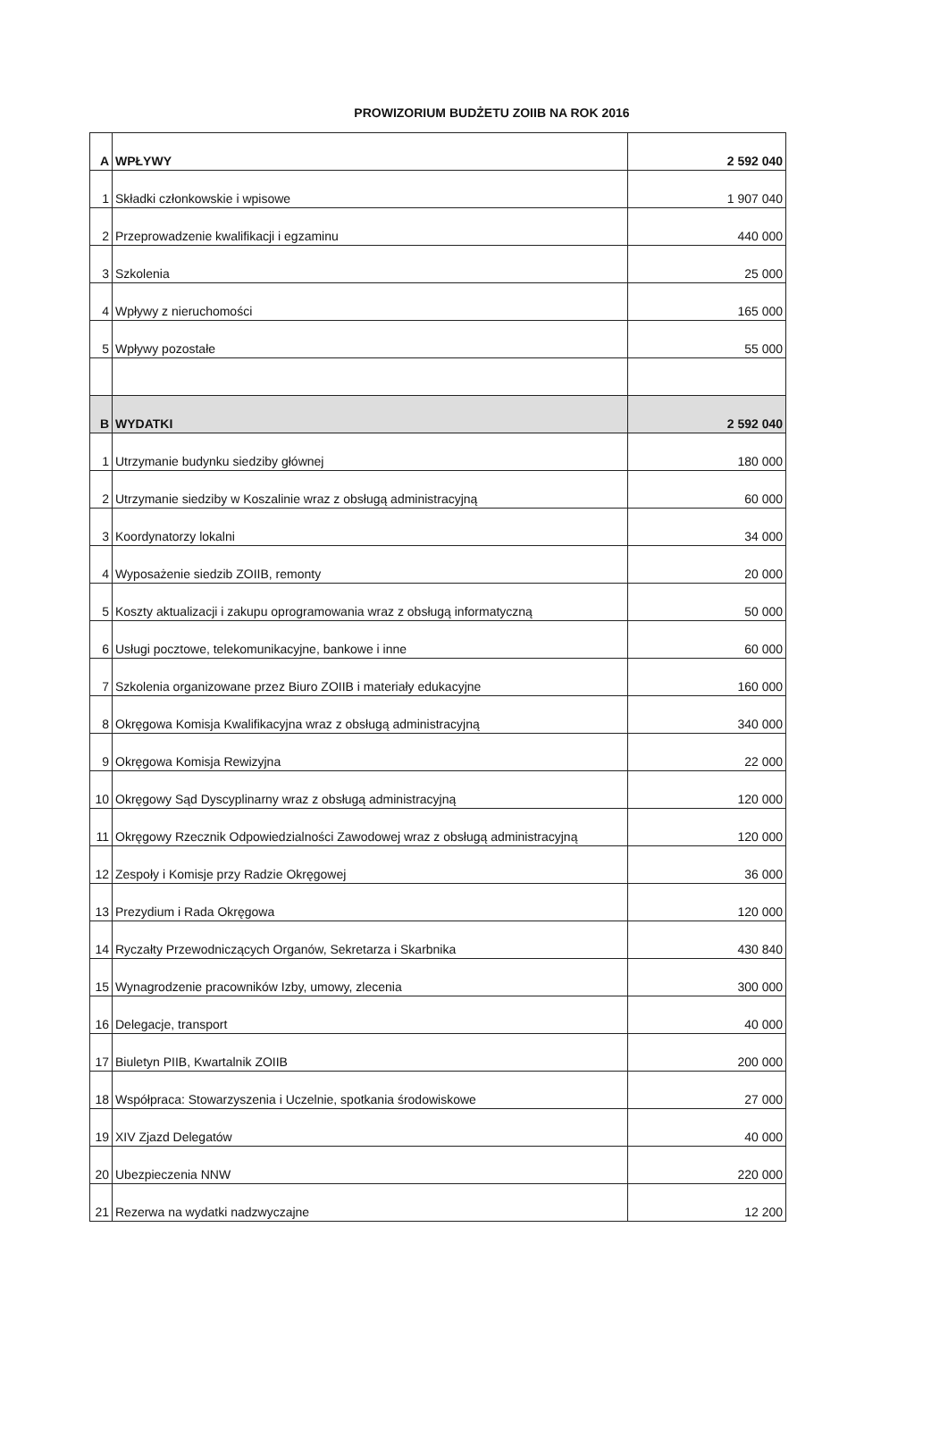PROWIZORIUM BUDŻETU ZOIIB NA ROK 2016
| A | WPŁYWY | 2 592 040 |
| 1 | Składki członkowskie i wpisowe | 1 907 040 |
| 2 | Przeprowadzenie kwalifikacji i egzaminu | 440 000 |
| 3 | Szkolenia | 25 000 |
| 4 | Wpływy z nieruchomości | 165 000 |
| 5 | Wpływy pozostałe | 55 000 |
| B | WYDATKI | 2 592 040 |
| 1 | Utrzymanie budynku siedziby głównej | 180 000 |
| 2 | Utrzymanie siedziby w Koszalinie wraz z obsługą administracyjną | 60 000 |
| 3 | Koordynatorzy lokalni | 34 000 |
| 4 | Wyposażenie siedzib ZOIIB, remonty | 20 000 |
| 5 | Koszty aktualizacji i zakupu oprogramowania wraz z obsługą informatyczną | 50 000 |
| 6 | Usługi pocztowe, telekomunikacyjne, bankowe i inne | 60 000 |
| 7 | Szkolenia organizowane przez Biuro ZOIIB i materiały edukacyjne | 160 000 |
| 8 | Okręgowa Komisja Kwalifikacyjna wraz z obsługą administracyjną | 340 000 |
| 9 | Okręgowa Komisja Rewizyjna | 22 000 |
| 10 | Okręgowy Sąd Dyscyplinarny wraz z obsługą administracyjną | 120 000 |
| 11 | Okręgowy Rzecznik Odpowiedzialności Zawodowej wraz z obsługą administracyjną | 120 000 |
| 12 | Zespoły i Komisje przy Radzie Okręgowej | 36 000 |
| 13 | Prezydium i Rada Okręgowa | 120 000 |
| 14 | Ryczałty Przewodniczących Organów, Sekretarza i Skarbnika | 430 840 |
| 15 | Wynagrodzenie pracowników Izby, umowy, zlecenia | 300 000 |
| 16 | Delegacje, transport | 40 000 |
| 17 | Biuletyn PIIB, Kwartalnik ZOIIB | 200 000 |
| 18 | Współpraca: Stowarzyszenia i Uczelnie, spotkania środowiskowe | 27 000 |
| 19 | XIV Zjazd Delegatów | 40 000 |
| 20 | Ubezpieczenia NNW | 220 000 |
| 21 | Rezerwa na wydatki nadzwyczajne | 12 200 |